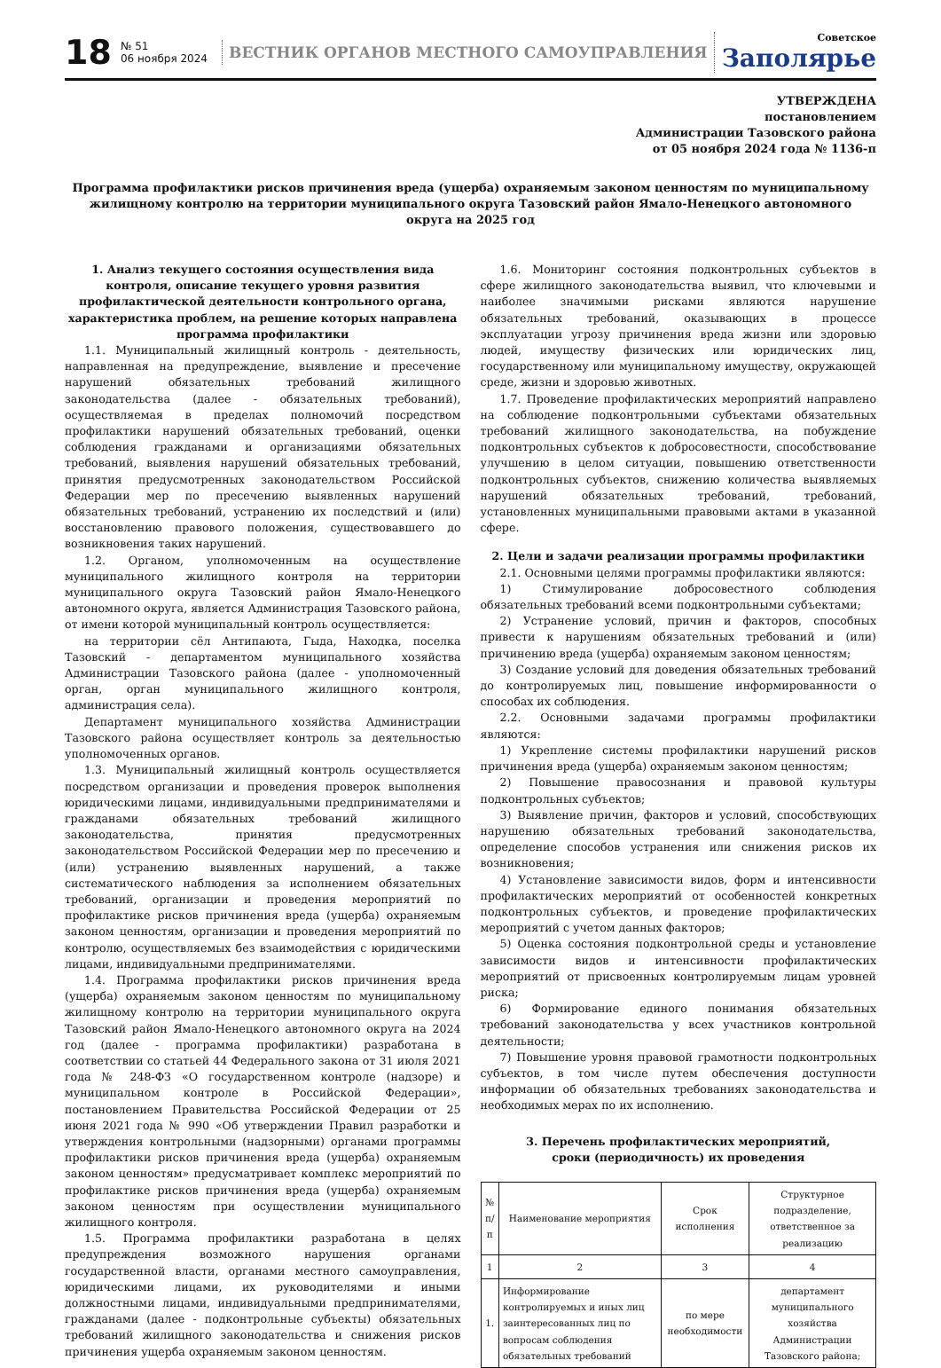18
№ 51
06 ноября 2024
ВЕСТНИК ОРГАНОВ МЕСТНОГО САМОУПРАВЛЕНИЯ
Советское
Заполярье
УТВЕРЖДЕНА
постановлением
Администрации Тазовского района
от 05 ноября 2024 года № 1136-п
Программа профилактики рисков причинения вреда (ущерба) охраняемым законом ценностям по муниципальному жилищному контролю на территории муниципального округа Тазовский район Ямало-Ненецкого автономного округа на 2025 год
1. Анализ текущего состояния осуществления вида контроля, описание текущего уровня развития профилактической деятельности контрольного органа, характеристика проблем, на решение которых направлена программа профилактики
1.1. Муниципальный жилищный контроль - деятельность, направленная на предупреждение, выявление и пресечение нарушений обязательных требований жилищного законодательства (далее - обязательных требований), осуществляемая в пределах полномочий посредством профилактики нарушений обязательных требований, оценки соблюдения гражданами и организациями обязательных требований, выявления нарушений обязательных требований, принятия предусмотренных законодательством Российской Федерации мер по пресечению выявленных нарушений обязательных требований, устранению их последствий и (или) восстановлению правового положения, существовавшего до возникновения таких нарушений.
1.2. Органом, уполномоченным на осуществление муниципального жилищного контроля на территории муниципального округа Тазовский район Ямало-Ненецкого автономного округа, является Администрация Тазовского района, от имени которой муниципальный контроль осуществляется:
на территории сёл Антипаюта, Гыда, Находка, поселка Тазовский - департаментом муниципального хозяйства Администрации Тазовского района (далее - уполномоченный орган, орган муниципального жилищного контроля, администрация села).
Департамент муниципального хозяйства Администрации Тазовского района осуществляет контроль за деятельностью уполномоченных органов.
1.3. Муниципальный жилищный контроль осуществляется посредством организации и проведения проверок выполнения юридическими лицами, индивидуальными предпринимателями и гражданами обязательных требований жилищного законодательства, принятия предусмотренных законодательством Российской Федерации мер по пресечению и (или) устранению выявленных нарушений, а также систематического наблюдения за исполнением обязательных требований, организации и проведения мероприятий по профилактике рисков причинения вреда (ущерба) охраняемым законом ценностям, организации и проведения мероприятий по контролю, осуществляемых без взаимодействия с юридическими лицами, индивидуальными предпринимателями.
1.4. Программа профилактики рисков причинения вреда (ущерба) охраняемым законом ценностям по муниципальному жилищному контролю на территории муниципального округа Тазовский район Ямало-Ненецкого автономного округа на 2024 год (далее - программа профилактики) разработана в соответствии со статьей 44 Федерального закона от 31 июля 2021 года № 248-ФЗ «О государственном контроле (надзоре) и муниципальном контроле в Российской Федерации», постановлением Правительства Российской Федерации от 25 июня 2021 года № 990 «Об утверждении Правил разработки и утверждения контрольными (надзорными) органами программы профилактики рисков причинения вреда (ущерба) охраняемым законом ценностям» предусматривает комплекс мероприятий по профилактике рисков причинения вреда (ущерба) охраняемым законом ценностям при осуществлении муниципального жилищного контроля.
1.5. Программа профилактики разработана в целях предупреждения возможного нарушения органами государственной власти, органами местного самоуправления, юридическими лицами, их руководителями и иными должностными лицами, индивидуальными предпринимателями, гражданами (далее - подконтрольные субъекты) обязательных требований жилищного законодательства и снижения рисков причинения ущерба охраняемым законом ценностям.
1.6. Мониторинг состояния подконтрольных субъектов в сфере жилищного законодательства выявил, что ключевыми и наиболее значимыми рисками являются нарушение обязательных требований, оказывающих в процессе эксплуатации угрозу причинения вреда жизни или здоровью людей, имуществу физических или юридических лиц, государственному или муниципальному имуществу, окружающей среде, жизни и здоровью животных.
1.7. Проведение профилактических мероприятий направлено на соблюдение подконтрольными субъектами обязательных требований жилищного законодательства, на побуждение подконтрольных субъектов к добросовестности, способствование улучшению в целом ситуации, повышению ответственности подконтрольных субъектов, снижению количества выявляемых нарушений обязательных требований, требований, установленных муниципальными правовыми актами в указанной сфере.
2. Цели и задачи реализации программы профилактики
2.1. Основными целями программы профилактики являются:
1) Стимулирование добросовестного соблюдения обязательных требований всеми подконтрольными субъектами;
2) Устранение условий, причин и факторов, способных привести к нарушениям обязательных требований и (или) причинению вреда (ущерба) охраняемым законом ценностям;
3) Создание условий для доведения обязательных требований до контролируемых лиц, повышение информированности о способах их соблюдения.
2.2. Основными задачами программы профилактики являются:
1) Укрепление системы профилактики нарушений рисков причинения вреда (ущерба) охраняемым законом ценностям;
2) Повышение правосознания и правовой культуры подконтрольных субъектов;
3) Выявление причин, факторов и условий, способствующих нарушению обязательных требований законодательства, определение способов устранения или снижения рисков их возникновения;
4) Установление зависимости видов, форм и интенсивности профилактических мероприятий от особенностей конкретных подконтрольных субъектов, и проведение профилактических мероприятий с учетом данных факторов;
5) Оценка состояния подконтрольной среды и установление зависимости видов и интенсивности профилактических мероприятий от присвоенных контролируемым лицам уровней риска;
6) Формирование единого понимания обязательных требований законодательства у всех участников контрольной деятельности;
7) Повышение уровня правовой грамотности подконтрольных субъектов, в том числе путем обеспечения доступности информации об обязательных требованиях законодательства и необходимых мерах по их исполнению.
3. Перечень профилактических мероприятий,
сроки (периодичность) их проведения
| № п/п | Наименование мероприятия | Срок исполнения | Структурное подразделение, ответственное за реализацию |
| --- | --- | --- | --- |
| 1 | 2 | 3 | 4 |
| 1. | Информирование контролируемых и иных лиц заинтересованных лиц по вопросам соблюдения обязательных требований | по мере необходимости | департамент муниципального хозяйства Администрации Тазовского района; |